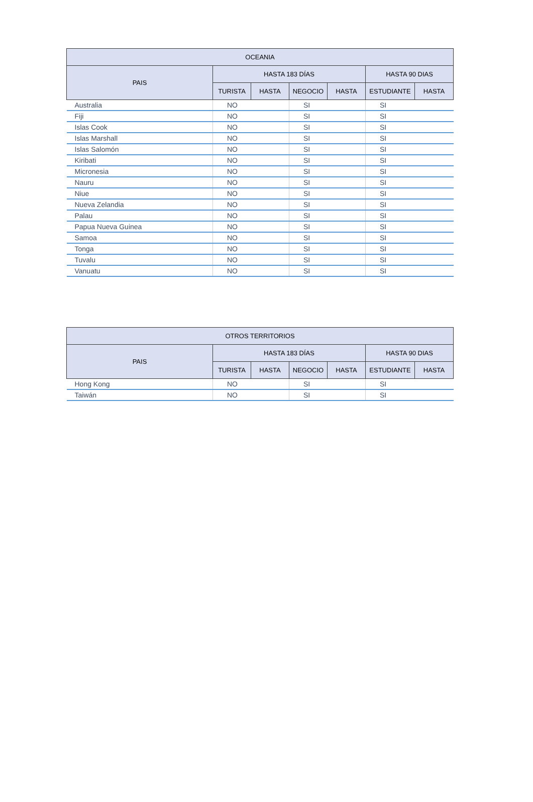| OCEANIA | | | | | | |
| --- | --- | --- | --- | --- | --- | --- |
| PAIS | HASTA 183 DÍAS | | | | HASTA 90 DIAS | |
| | TURISTA | HASTA | NEGOCIO | HASTA | ESTUDIANTE | HASTA |
| Australia | NO | | SI | | SI | |
| Fiji | NO | | SI | | SI | |
| Islas Cook | NO | | SI | | SI | |
| Islas Marshall | NO | | SI | | SI | |
| Islas Salomón | NO | | SI | | SI | |
| Kiribati | NO | | SI | | SI | |
| Micronesia | NO | | SI | | SI | |
| Nauru | NO | | SI | | SI | |
| Niue | NO | | SI | | SI | |
| Nueva Zelandia | NO | | SI | | SI | |
| Palau | NO | | SI | | SI | |
| Papua Nueva Guinea | NO | | SI | | SI | |
| Samoa | NO | | SI | | SI | |
| Tonga | NO | | SI | | SI | |
| Tuvalu | NO | | SI | | SI | |
| Vanuatu | NO | | SI | | SI | |
| OTROS TERRITORIOS | | | | | | |
| --- | --- | --- | --- | --- | --- | --- |
| PAIS | HASTA 183 DÍAS | | | | HASTA 90 DIAS | |
| | TURISTA | HASTA | NEGOCIO | HASTA | ESTUDIANTE | HASTA |
| Hong Kong | NO | | SI | | SI | |
| Taiwán | NO | | SI | | SI | |